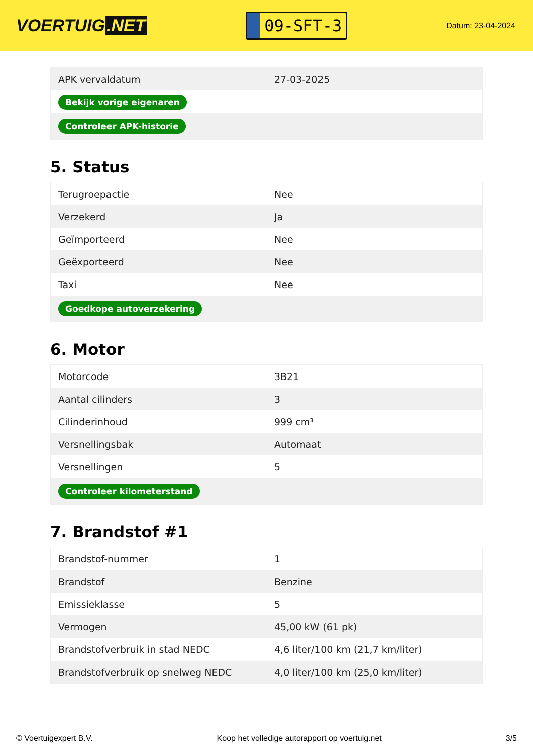VOERTUIG.NET
09-SFT-3
Datum: 23-04-2024
| APK vervaldatum | 27-03-2025 |
| Bekijk vorige eigenaren | |
| Controleer APK-historie | |
5. Status
| Terugroepactie | Nee |
| Verzekerd | Ja |
| Geïmporteerd | Nee |
| Geëxporteerd | Nee |
| Taxi | Nee |
| Goedkope autoverzekering | |
6. Motor
| Motorcode | 3B21 |
| Aantal cilinders | 3 |
| Cilinderinhoud | 999 cm³ |
| Versnellingsbak | Automaat |
| Versnellingen | 5 |
| Controleer kilometerstand | |
7. Brandstof #1
| Brandstof-nummer | 1 |
| Brandstof | Benzine |
| Emissieklasse | 5 |
| Vermogen | 45,00 kW (61 pk) |
| Brandstofverbruik in stad NEDC | 4,6 liter/100 km (21,7 km/liter) |
| Brandstofverbruik op snelweg NEDC | 4,0 liter/100 km (25,0 km/liter) |
© Voertuigexpert B.V. Koop het volledige autorapport op voertuig.net 3/5